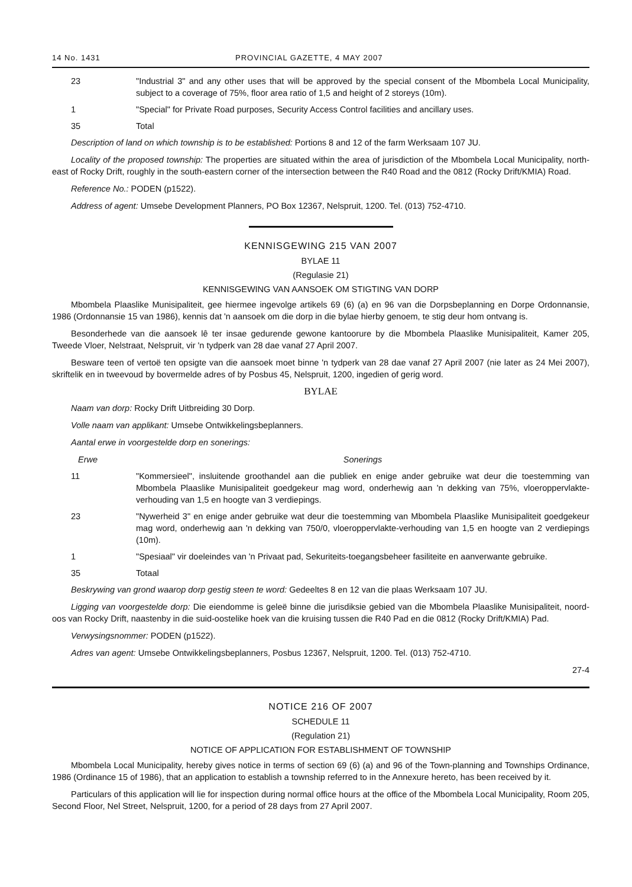14 No. 1431 PROVINCIAL GAZETTE, 4 MAY 2007
23 "Industrial 3" and any other uses that will be approved by the special consent of the Mbombela Local Municipality, subject to a coverage of 75%, floor area ratio of 1,5 and height of 2 storeys (10m).
1 "Special" for Private Road purposes, Security Access Control facilities and ancillary uses.
35 Total
Description of land on which township is to be established: Portions 8 and 12 of the farm Werksaam 107 JU.
Locality of the proposed township: The properties are situated within the area of jurisdiction of the Mbombela Local Municipality, north-east of Rocky Drift, roughly in the south-eastern corner of the intersection between the R40 Road and the 0812 (Rocky Drift/KMIA) Road.
Reference No.: PODEN (p1522).
Address of agent: Umsebe Development Planners, PO Box 12367, Nelspruit, 1200. Tel. (013) 752-4710.
KENNISGEWING 215 VAN 2007
BYLAE 11
(Regulasie 21)
KENNISGEWING VAN AANSOEK OM STIGTING VAN DORP
Mbombela Plaaslike Munisipaliteit, gee hiermee ingevolge artikels 69 (6) (a) en 96 van die Dorpsbeplanning en Dorpe Ordonnansie, 1986 (Ordonnansie 15 van 1986), kennis dat 'n aansoek om die dorp in die bylae hierby genoem, te stig deur hom ontvang is.
Besonderhede van die aansoek lê ter insae gedurende gewone kantoorure by die Mbombela Plaaslike Munisipaliteit, Kamer 205, Tweede Vloer, Nelstraat, Nelspruit, vir 'n tydperk van 28 dae vanaf 27 April 2007.
Besware teen of vertoë ten opsigte van die aansoek moet binne 'n tydperk van 28 dae vanaf 27 April 2007 (nie later as 24 Mei 2007), skriftelik en in tweevoud by bovermelde adres of by Posbus 45, Nelspruit, 1200, ingedien of gerig word.
BYLAE
Naam van dorp: Rocky Drift Uitbreiding 30 Dorp.
Volle naam van applikant: Umsebe Ontwikkelingsbeplanners.
Aantal erwe in voorgestelde dorp en sonerings:
Erwe Sonerings
11 "Kommersieel", insluitende groothandel aan die publiek en enige ander gebruike wat deur die toestemming van Mbombela Plaaslike Munisipaliteit goedgekeur mag word, onderhewig aan 'n dekking van 75%, vloeroppervlakte-verhouding van 1,5 en hoogte van 3 verdiepings.
23 "Nywerheid 3" en enige ander gebruike wat deur die toestemming van Mbombela Plaaslike Munisipaliteit goedgekeur mag word, onderhewig aan 'n dekking van 750/0, vloeroppervlakte-verhouding van 1,5 en hoogte van 2 verdiepings (10m).
1 "Spesiaal" vir doeleindes van 'n Privaat pad, Sekuriteits-toegangsbeheer fasiliteite en aanverwante gebruike.
35 Totaal
Beskrywing van grond waarop dorp gestig steen te word: Gedeeltes 8 en 12 van die plaas Werksaam 107 JU.
Ligging van voorgestelde dorp: Die eiendomme is geleë binne die jurisdiksie gebied van die Mbombela Plaaslike Munisipaliteit, noord-oos van Rocky Drift, naastenby in die suid-oostelike hoek van die kruising tussen die R40 Pad en die 0812 (Rocky Drift/KMIA) Pad.
Verwysingsnommer: PODEN (p1522).
Adres van agent: Umsebe Ontwikkelingsbeplanners, Posbus 12367, Nelspruit, 1200. Tel. (013) 752-4710.
27-4
NOTICE 216 OF 2007
SCHEDULE 11
(Regulation 21)
NOTICE OF APPLICATION FOR ESTABLISHMENT OF TOWNSHIP
Mbombela Local Municipality, hereby gives notice in terms of section 69 (6) (a) and 96 of the Town-planning and Townships Ordinance, 1986 (Ordinance 15 of 1986), that an application to establish a township referred to in the Annexure hereto, has been received by it.
Particulars of this application will lie for inspection during normal office hours at the office of the Mbombela Local Municipality, Room 205, Second Floor, Nel Street, Nelspruit, 1200, for a period of 28 days from 27 April 2007.